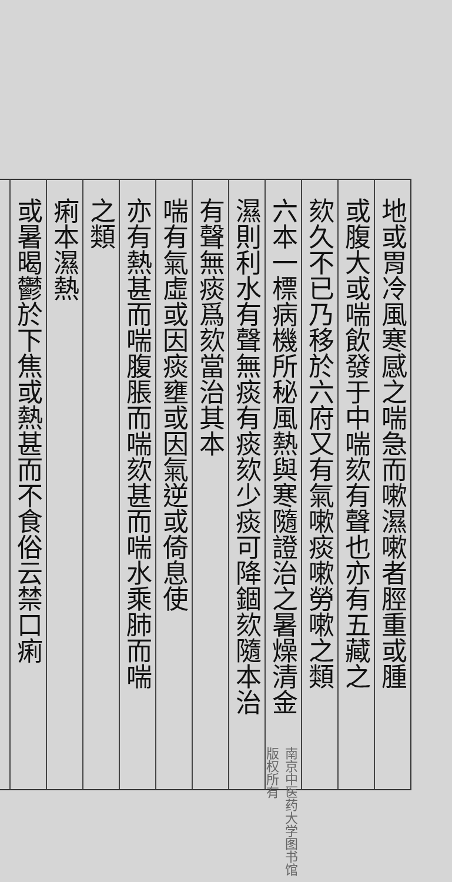地或胃冷風寒感之喘急而嗽濕嗽者脛重或腫
或腹大或喘飲發于中喘欬有聲也亦有五藏之
欬久不已乃移於六府又有氣嗽痰嗽勞嗽之類
六本一標病機所秘風熱與寒隨證治之暑燥清金
濕則利水有聲無痰有痰欬少痰可降錮欬隨本治
有聲無痰爲欬當治其本
喘有氣虛或因痰壅或因氣逆或倚息使
亦有熱甚而喘腹脹而喘欬甚而喘水乘肺而喘
之類
痢本濕熱
或暑暍鬱於下焦或熱甚而不食俗云禁口痢
南京中医药大学图书馆版权所有